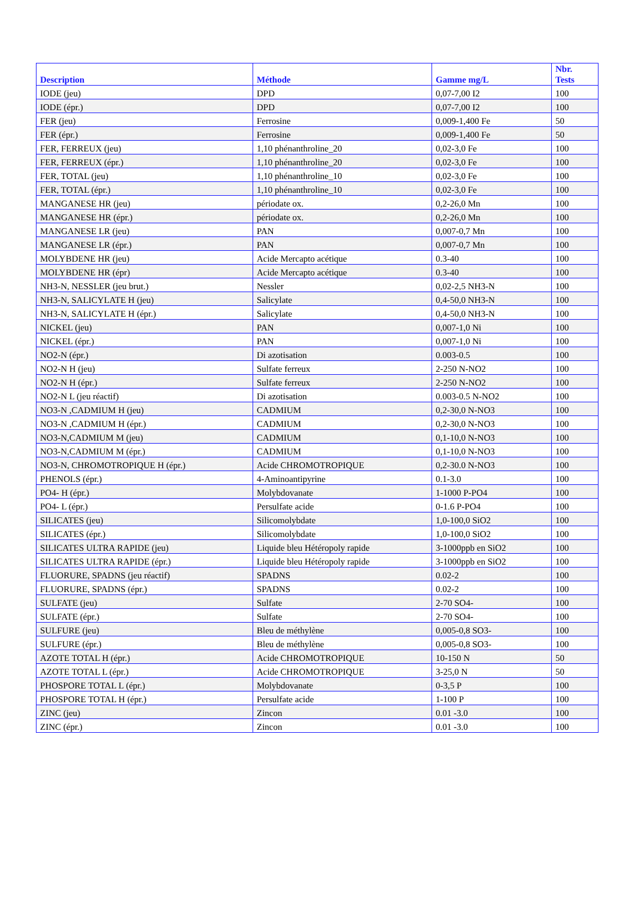| Description | Méthode | Gamme mg/L | Nbr. Tests |
| --- | --- | --- | --- |
| IODE (jeu) | DPD | 0,07-7,00 I2 | 100 |
| IODE (épr.) | DPD | 0,07-7,00 I2 | 100 |
| FER (jeu) | Ferrosine | 0,009-1,400 Fe | 50 |
| FER (épr.) | Ferrosine | 0,009-1,400 Fe | 50 |
| FER, FERREUX (jeu) | 1,10 phénanthroline_20 | 0,02-3,0 Fe | 100 |
| FER, FERREUX (épr.) | 1,10 phénanthroline_20 | 0,02-3,0 Fe | 100 |
| FER, TOTAL (jeu) | 1,10 phénanthroline_10 | 0,02-3,0 Fe | 100 |
| FER, TOTAL (épr.) | 1,10 phénanthroline_10 | 0,02-3,0 Fe | 100 |
| MANGANESE HR (jeu) | périodate ox. | 0,2-26,0 Mn | 100 |
| MANGANESE HR (épr.) | périodate ox. | 0,2-26,0 Mn | 100 |
| MANGANESE LR (jeu) | PAN | 0,007-0,7 Mn | 100 |
| MANGANESE LR (épr.) | PAN | 0,007-0,7 Mn | 100 |
| MOLYBDENE HR (jeu) | Acide Mercapto acétique | 0.3-40 | 100 |
| MOLYBDENE HR (épr) | Acide Mercapto acétique | 0.3-40 | 100 |
| NH3-N, NESSLER (jeu brut.) | Nessler | 0,02-2,5 NH3-N | 100 |
| NH3-N, SALICYLATE H (jeu) | Salicylate | 0,4-50,0 NH3-N | 100 |
| NH3-N, SALICYLATE H (épr.) | Salicylate | 0,4-50,0 NH3-N | 100 |
| NICKEL (jeu) | PAN | 0,007-1,0 Ni | 100 |
| NICKEL (épr.) | PAN | 0,007-1,0 Ni | 100 |
| NO2-N (épr.) | Di azotisation | 0.003-0.5 | 100 |
| NO2-N H (jeu) | Sulfate ferreux | 2-250 N-NO2 | 100 |
| NO2-N H (épr.) | Sulfate ferreux | 2-250 N-NO2 | 100 |
| NO2-N L (jeu réactif) | Di azotisation | 0.003-0.5 N-NO2 | 100 |
| NO3-N ,CADMIUM H (jeu) | CADMIUM | 0,2-30,0 N-NO3 | 100 |
| NO3-N ,CADMIUM H (épr.) | CADMIUM | 0,2-30,0 N-NO3 | 100 |
| NO3-N,CADMIUM M (jeu) | CADMIUM | 0,1-10,0 N-NO3 | 100 |
| NO3-N,CADMIUM M (épr.) | CADMIUM | 0,1-10,0 N-NO3 | 100 |
| NO3-N, CHROMOTROPIQUE H (épr.) | Acide CHROMOTROPIQUE | 0,2-30.0 N-NO3 | 100 |
| PHENOLS (épr.) | 4-Aminoantipyrine | 0.1-3.0 | 100 |
| PO4- H (épr.) | Molybdovanate | 1-1000 P-PO4 | 100 |
| PO4- L (épr.) | Persulfate acide | 0-1.6 P-PO4 | 100 |
| SILICATES (jeu) | Silicomolybdate | 1,0-100,0 SiO2 | 100 |
| SILICATES (épr.) | Silicomolybdate | 1,0-100,0 SiO2 | 100 |
| SILICATES ULTRA RAPIDE (jeu) | Liquide bleu Hétéropoly rapide | 3-1000ppb en SiO2 | 100 |
| SILICATES ULTRA RAPIDE (épr.) | Liquide bleu Hétéropoly rapide | 3-1000ppb en SiO2 | 100 |
| FLUORURE, SPADNS (jeu réactif) | SPADNS | 0.02-2 | 100 |
| FLUORURE, SPADNS (épr.) | SPADNS | 0.02-2 | 100 |
| SULFATE (jeu) | Sulfate | 2-70 SO4- | 100 |
| SULFATE (épr.) | Sulfate | 2-70 SO4- | 100 |
| SULFURE (jeu) | Bleu de méthylène | 0,005-0,8 SO3- | 100 |
| SULFURE (épr.) | Bleu de méthylène | 0,005-0,8 SO3- | 100 |
| AZOTE TOTAL H (épr.) | Acide CHROMOTROPIQUE | 10-150 N | 50 |
| AZOTE TOTAL L (épr.) | Acide CHROMOTROPIQUE | 3-25,0 N | 50 |
| PHOSPORE TOTAL L (épr.) | Molybdovanate | 0-3,5 P | 100 |
| PHOSPORE TOTAL H (épr.) | Persulfate acide | 1-100 P | 100 |
| ZINC (jeu) | Zincon | 0.01 -3.0 | 100 |
| ZINC (épr.) | Zincon | 0.01 -3.0 | 100 |